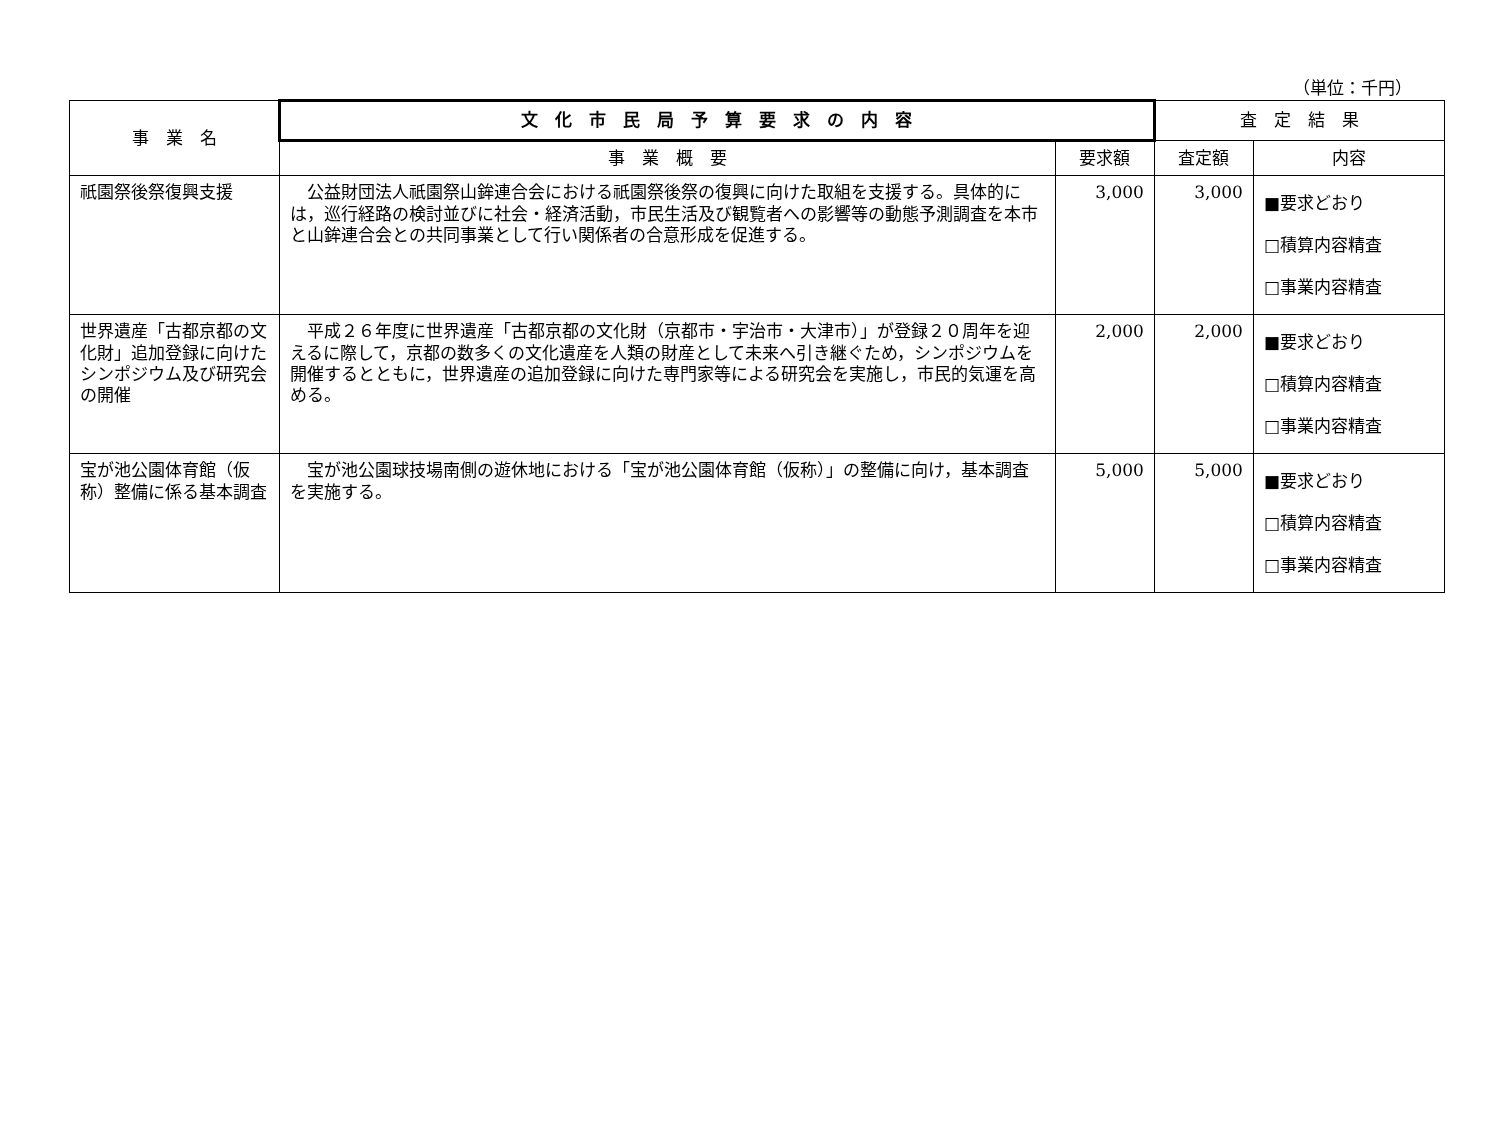（単位：千円）
| 事 業 名 | 文 化 市 民 局 予 算 要 求 の 内 容 | | 査 定 結 果 | |
| --- | --- | --- | --- | --- |
| | 事 業 概 要 | 要求額 | 査定額 | 内容 |
| 祇園祭後祭復興支援 | 公益財団法人祇園祭山鉾連合会における祇園祭後祭の復興に向けた取組を支援する。具体的には，巡行経路の検討並びに社会・経済活動，市民生活及び観覧者への影響等の動態予測調査を本市と山鉾連合会との共同事業として行い関係者の合意形成を促進する。 | 3,000 | 3,000 | ■要求どおり □積算内容精査 □事業内容精査 |
| 世界遺産「古都京都の文化財」追加登録に向けたシンポジウム及び研究会の開催 | 平成２６年度に世界遺産「古都京都の文化財（京都市・宇治市・大津市）」が登録２０周年を迎えるに際して，京都の数多くの文化遺産を人類の財産として未来へ引き継ぐため，シンポジウムを開催するとともに，世界遺産の追加登録に向けた専門家等による研究会を実施し，市民的気運を高める。 | 2,000 | 2,000 | ■要求どおり □積算内容精査 □事業内容精査 |
| 宝が池公園体育館（仮称）整備に係る基本調査 | 宝が池公園球技場南側の遊休地における「宝が池公園体育館（仮称）」の整備に向け，基本調査を実施する。 | 5,000 | 5,000 | ■要求どおり □積算内容精査 □事業内容精査 |